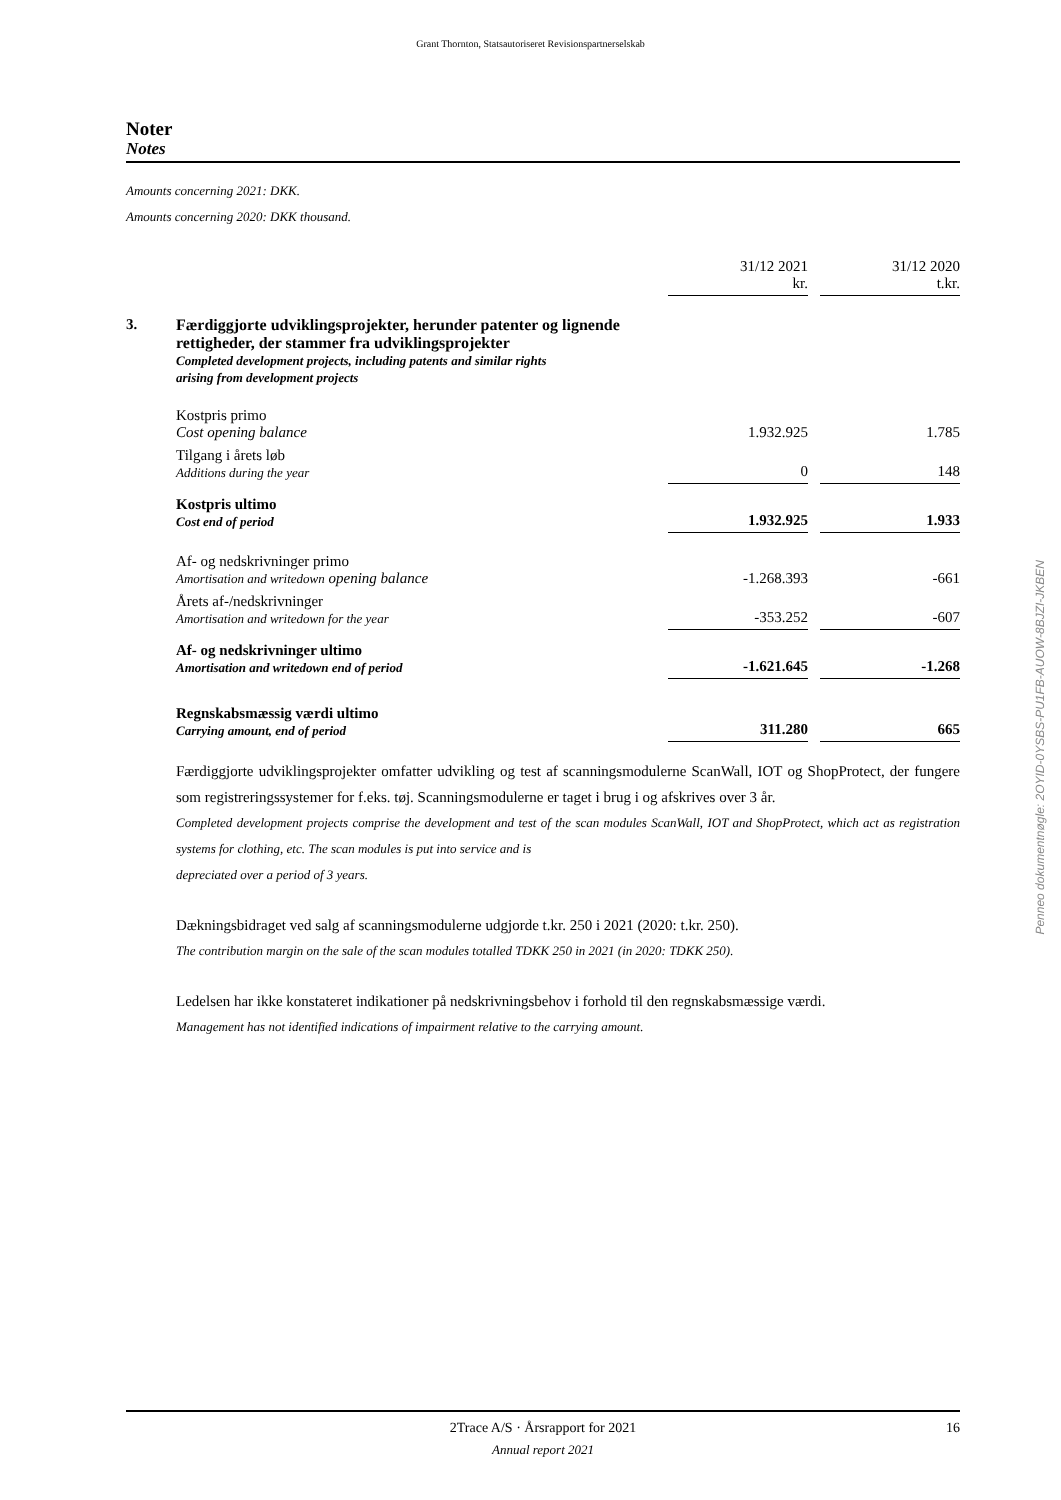Grant Thornton, Statsautoriseret Revisionspartnerselskab
Noter
Notes
Amounts concerning 2021: DKK.
Amounts concerning 2020: DKK thousand.
| | | 31/12 2021 kr. | | 31/12 2020 t.kr. |
| 3. | Færdiggjorte udviklingsprojekter, herunder patenter og lignende rettigheder, der stammer fra udviklingsprojekter Completed development projects, including patents and similar rights arising from development projects | | | |
| | Kostpris primo Cost opening balance | 1.932.925 | | 1.785 |
| | Tilgang i årets løb Additions during the year | 0 | | 148 |
| | Kostpris ultimo Cost end of period | 1.932.925 | | 1.933 |
| | Af- og nedskrivninger primo Amortisation and writedown opening balance | -1.268.393 | | -661 |
| | Årets af-/nedskrivninger Amortisation and writedown for the year | -353.252 | | -607 |
| | Af- og nedskrivninger ultimo Amortisation and writedown end of period | -1.621.645 | | -1.268 |
| | Regnskabsmæssig værdi ultimo Carrying amount, end of period | 311.280 | | 665 |
Færdiggjorte udviklingsprojekter omfatter udvikling og test af scanningsmodulerne ScanWall, IOT og ShopProtect, der fungere som registreringssystemer for f.eks. tøj. Scanningsmodulerne er taget i brug i og afskrives over 3 år.
Completed development projects comprise the development and test of the scan modules ScanWall, IOT and ShopProtect, which act as registration systems for clothing, etc. The scan modules is put into service and is
depreciated over a period of 3 years.
Dækningsbidraget ved salg af scanningsmodulerne udgjorde t.kr. 250 i 2021 (2020: t.kr. 250).
The contribution margin on the sale of the scan modules totalled TDKK 250 in 2021 (in 2020: TDKK 250).
Ledelsen har ikke konstateret indikationer på nedskrivningsbehov i forhold til den regnskabsmæssige værdi.
Management has not identified indications of impairment relative to the carrying amount.
Penneo dokumentnøgle: 2OYID-0YSBS-PU1FB-AUOW-8BJZI-JKBEN
2Trace A/S · Årsrapport for 2021 16
Annual report 2021